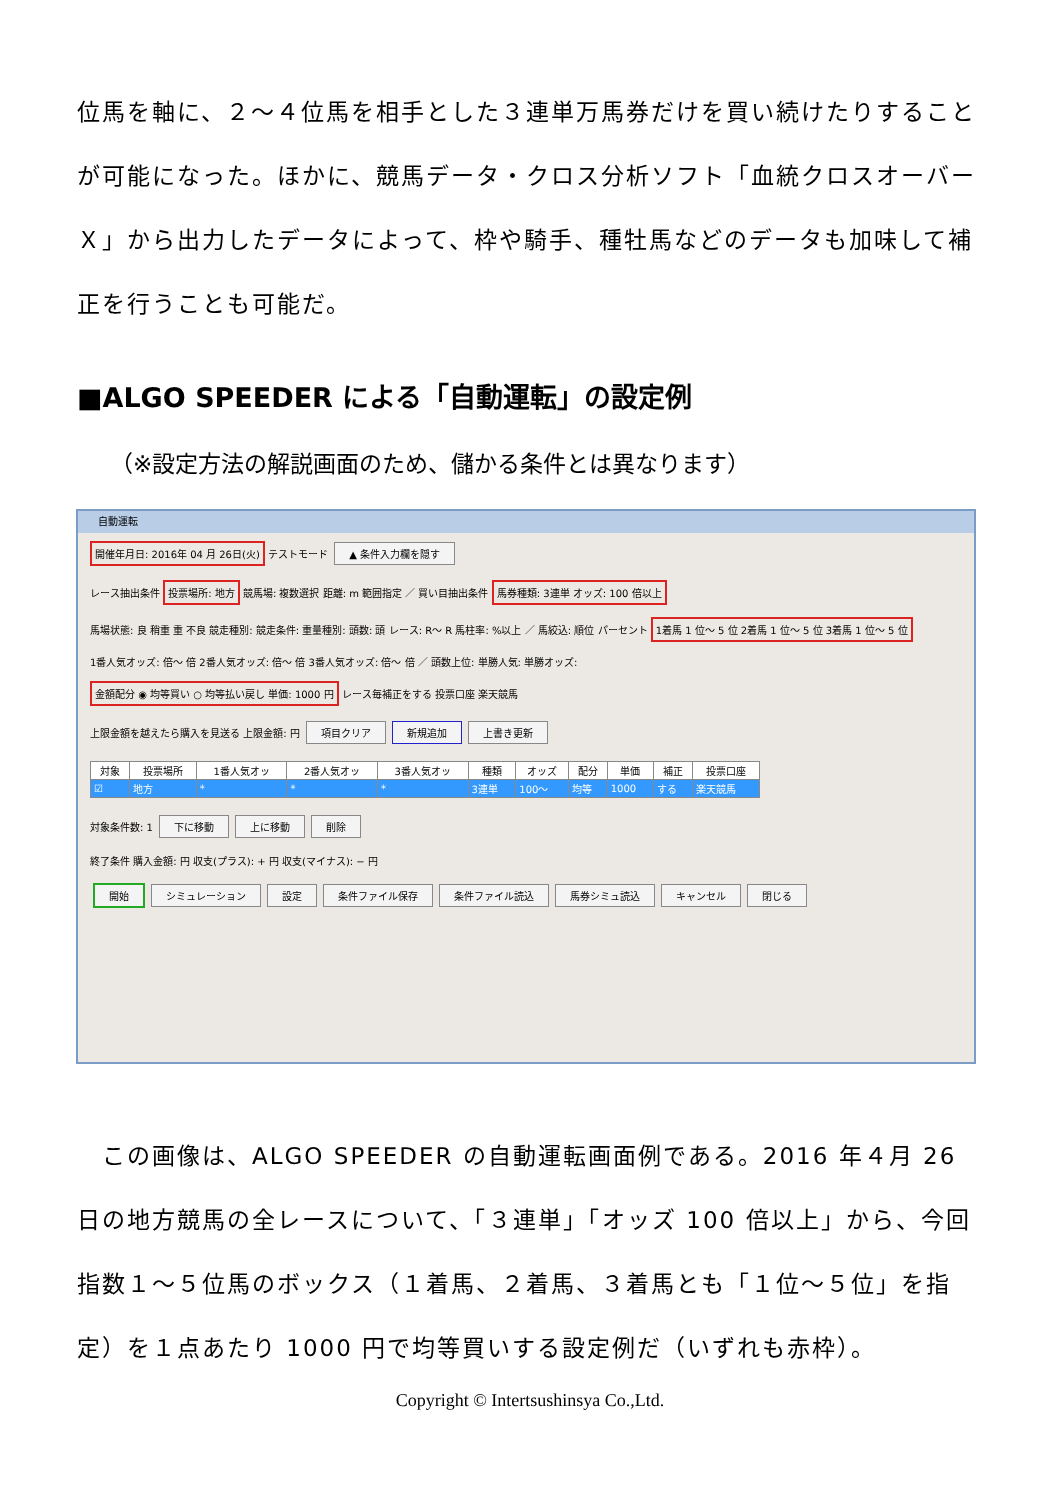位馬を軸に、２～４位馬を相手とした３連単万馬券だけを買い続けたりすることが可能になった。ほかに、競馬データ・クロス分析ソフト「血統クロスオーバーＸ」から出力したデータによって、枠や騎手、種牡馬などのデータも加味して補正を行うことも可能だ。
■ALGO SPEEDER による「自動運転」の設定例
（※設定方法の解説画面のため、儲かる条件とは異なります）
自動運転
開催年月日: 2016年 04 月 26日(火) テストモード ▲ 条件入力欄を隠す
レース抽出条件 投票場所: 地方 競馬場: 複数選択 距離: m 範囲指定 ／ 買い目抽出条件 馬券種類: 3連単 オッズ: 100 倍以上
馬場状態: 良 稍重 重 不良 競走種別: 競走条件: 重量種別: 頭数: 頭 レース: R～ R 馬柱率: %以上 ／ 馬絞込: 順位 パーセント 1着馬 1 位～ 5 位 2着馬 1 位～ 5 位 3着馬 1 位～ 5 位
1番人気オッズ: 倍～ 倍 2番人気オッズ: 倍～ 倍 3番人気オッズ: 倍～ 倍 ／ 頭数上位: 単勝人気: 単勝オッズ:
金額配分 ◉ 均等買い ○ 均等払い戻し 単価: 1000 円 レース毎補正をする 投票口座 楽天競馬
上限金額を越えたら購入を見送る 上限金額: 円 項目クリア 新規追加 上書き更新
| 対象 | 投票場所 | 1番人気オッ | 2番人気オッ | 3番人気オッ | 種類 | オッズ | 配分 | 単価 | 補正 | 投票口座 |
| --- | --- | --- | --- | --- | --- | --- | --- | --- | --- | --- |
| ☑ | 地方 | * | * | * | 3連単 | 100～ | 均等 | 1000 | する | 楽天競馬 |
対象条件数: 1 下に移動 上に移動 削除
終了条件 購入金額: 円 収支(プラス): + 円 収支(マイナス): − 円
開始 シミュレーション 設定 条件ファイル保存 条件ファイル読込 馬券シミュ読込 キャンセル 閉じる
　この画像は、ALGO SPEEDER の自動運転画面例である。2016 年４月 26 日の地方競馬の全レースについて、「３連単」「オッズ 100 倍以上」から、今回指数１～５位馬のボックス（１着馬、２着馬、３着馬とも「１位～５位」を指定）を１点あたり 1000 円で均等買いする設定例だ（いずれも赤枠）。
Copyright © Intertsushinsya Co.,Ltd.